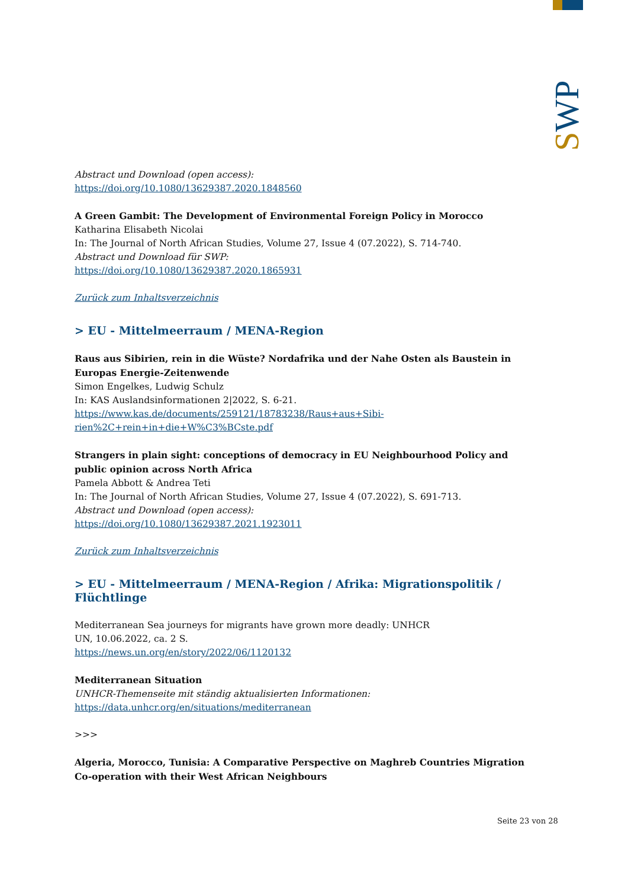SWP
Abstract und Download (open access):
https://doi.org/10.1080/13629387.2020.1848560
A Green Gambit: The Development of Environmental Foreign Policy in Morocco
Katharina Elisabeth Nicolai
In: The Journal of North African Studies, Volume 27, Issue 4 (07.2022), S. 714-740.
Abstract und Download für SWP:
https://doi.org/10.1080/13629387.2020.1865931
Zurück zum Inhaltsverzeichnis
> EU - Mittelmeerraum / MENA-Region
Raus aus Sibirien, rein in die Wüste? Nordafrika und der Nahe Osten als Baustein in Europas Energie-Zeitenwende
Simon Engelkes, Ludwig Schulz
In: KAS Auslandsinformationen 2|2022, S. 6-21.
https://www.kas.de/documents/259121/18783238/Raus+aus+Sibi-
rien%2C+rein+in+die+W%C3%BCste.pdf
Strangers in plain sight: conceptions of democracy in EU Neighbourhood Policy and public opinion across North Africa
Pamela Abbott & Andrea Teti
In: The Journal of North African Studies, Volume 27, Issue 4 (07.2022), S. 691-713.
Abstract und Download (open access):
https://doi.org/10.1080/13629387.2021.1923011
Zurück zum Inhaltsverzeichnis
> EU - Mittelmeerraum / MENA-Region / Afrika: Migrationspolitik / Flüchtlinge
Mediterranean Sea journeys for migrants have grown more deadly: UNHCR
UN, 10.06.2022, ca. 2 S.
https://news.un.org/en/story/2022/06/1120132
Mediterranean Situation
UNHCR-Themenseite mit ständig aktualisierten Informationen:
https://data.unhcr.org/en/situations/mediterranean
>>>
Algeria, Morocco, Tunisia: A Comparative Perspective on Maghreb Countries Migration Co-operation with their West African Neighbours
Seite 23 von 28